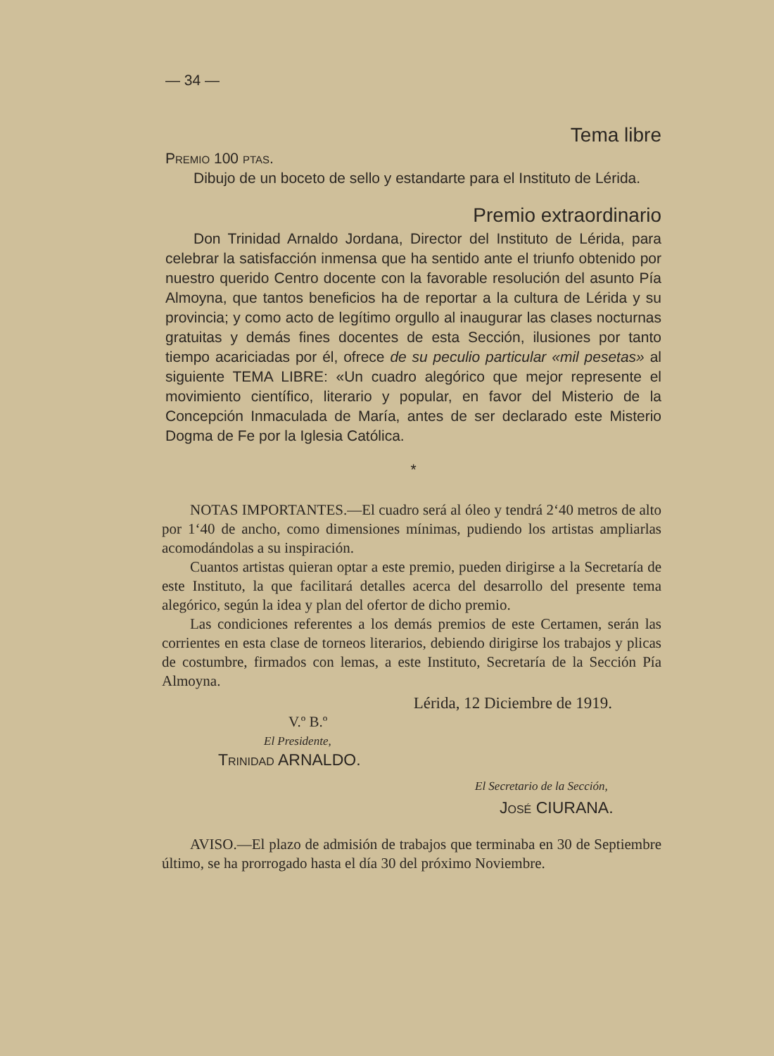— 34 —
Tema libre
Premio 100 ptas.
Dibujo de un boceto de sello y estandarte para el Instituto de Lérida.
Premio extraordinario
Don Trinidad Arnaldo Jordana, Director del Instituto de Lérida, para celebrar la satisfacción inmensa que ha sentido ante el triunfo obtenido por nuestro querido Centro docente con la favorable resolución del asunto Pía Almoyna, que tantos beneficios ha de reportar a la cultura de Lérida y su provincia; y como acto de legítimo orgullo al inaugurar las clases nocturnas gratuitas y demás fines docentes de esta Sección, ilusiones por tanto tiempo acariciadas por él, ofrece de su peculio particular «mil pesetas» al siguiente TEMA LIBRE: «Un cuadro alegórico que mejor represente el movimiento científico, literario y popular, en favor del Misterio de la Concepción Inmaculada de María, antes de ser declarado este Misterio Dogma de Fe por la Iglesia Católica.
*
NOTAS IMPORTANTES.—El cuadro será al óleo y tendrá 2‘40 metros de alto por 1‘40 de ancho, como dimensiones mínimas, pudiendo los artistas ampliarlas acomodándolas a su inspiración.
Cuantos artistas quieran optar a este premio, pueden dirigirse a la Secretaría de este Instituto, la que facilitará detalles acerca del desarrollo del presente tema alegórico, según la idea y plan del ofertor de dicho premio.
Las condiciones referentes a los demás premios de este Certamen, serán las corrientes en esta clase de torneos literarios, debiendo dirigirse los trabajos y plicas de costumbre, firmados con lemas, a este Instituto, Secretaría de la Sección Pía Almoyna.
Lérida, 12 Diciembre de 1919.
V.º B.º
El Presidente,
Trinidad ARNALDO.
El Secretario de la Sección,
José CIURANA.
AVISO.—El plazo de admisión de trabajos que terminaba en 30 de Septiembre último, se ha prorrogado hasta el día 30 del próximo Noviembre.